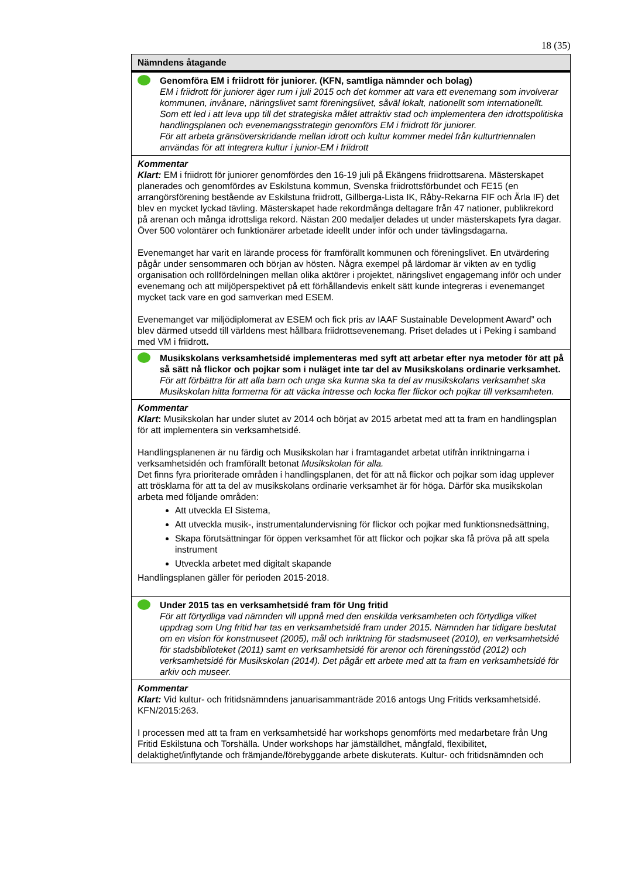18 (35)
| Nämndens åtagande |
| --- |
| Genomföra EM i friidrott för juniorer. (KFN, samtliga nämnder och bolag) EM i friidrott för juniorer äger rum i juli 2015 och det kommer att vara ett evenemang som involverar kommunen, invånare, näringslivet samt föreningslivet, såväl lokalt, nationellt som internationellt. Som ett led i att leva upp till det strategiska målet attraktiv stad och implementera den idrottspolitiska handlingsplanen och evenemangsstrategin genomförs EM i friidrott för juniorer. För att arbeta gränsöverskridande mellan idrott och kultur kommer medel från kulturtriennalen användas för att integrera kultur i junior-EM i friidrott |
| Kommentar Klart: EM i friidrott för juniorer genomfördes den 16-19 juli på Ekängens friidrottsarena. Mästerskapet planerades och genomfördes av Eskilstuna kommun, Svenska friidrottsförbundet och FE15 (en arrangörsförening bestående av Eskilstuna friidrott, Gillberga-Lista IK, Råby-Rekarna FIF och Ärla IF) det blev en mycket lyckad tävling. Mästerskapet hade rekordmånga deltagare från 47 nationer, publikrekord på arenan och många idrottsliga rekord. Nästan 200 medaljer delades ut under mästerskapets fyra dagar. Över 500 volontärer och funktionärer arbetade ideellt under inför och under tävlingsdagarna. Evenemanget har varit en lärande process för framförallt kommunen och föreningslivet. En utvärdering pågår under sensommaren och början av hösten. Några exempel på lärdomar är vikten av en tydlig organisation och rollfördelningen mellan olika aktörer i projektet, näringslivet engagemang inför och under evenemang och att miljöperspektivet på ett förhållandevis enkelt sätt kunde integreras i evenemanget mycket tack vare en god samverkan med ESEM. Evenemanget var miljödiplomerat av ESEM och fick pris av IAAF Sustainable Development Award” och blev därmed utsedd till världens mest hållbara friidrottsevenemang. Priset delades ut i Peking i samband med VM i friidrott . |
| Musikskolans verksamhetsidé implementeras med syft att arbetar efter nya metoder för att på så sätt nå flickor och pojkar som i nuläget inte tar del av Musikskolans ordinarie verksamhet. För att förbättra för att alla barn och unga ska kunna ska ta del av musikskolans verksamhet ska Musikskolan hitta formerna för att väcka intresse och locka fler flickor och pojkar till verksamheten. |
| Kommentar Klart : Musikskolan har under slutet av 2014 och börjat av 2015 arbetat med att ta fram en handlingsplan för att implementera sin verksamhetsidé. Handlingsplanenen är nu färdig och Musikskolan har i framtagandet arbetat utifrån inriktningarna i verksamhetsidén och framförallt betonat Musikskolan för alla. Det finns fyra prioriterade områden i handlingsplanen, det för att nå flickor och pojkar som idag upplever att trösklarna för att ta del av musikskolans ordinarie verksamhet är för höga. Därför ska musikskolan arbeta med följande områden: Att utveckla El Sistema, Att utveckla musik-, instrumentalundervisning för flickor och pojkar med funktionsnedsättning, Skapa förutsättningar för öppen verksamhet för att flickor och pojkar ska få pröva på att spela instrument Utveckla arbetet med digitalt skapande Handlingsplanen gäller för perioden 2015-2018. |
| Under 2015 tas en verksamhetsidé fram för Ung fritid För att förtydliga vad nämnden vill uppnå med den enskilda verksamheten och förtydliga vilket uppdrag som Ung fritid har tas en verksamhetsidé fram under 2015. Nämnden har tidigare beslutat om en vision för konstmuseet (2005), mål och inriktning för stadsmuseet (2010), en verksamhetsidé för stadsbiblioteket (2011) samt en verksamhetsidé för arenor och föreningsstöd (2012) och verksamhetsidé för Musikskolan (2014). Det pågår ett arbete med att ta fram en verksamhetsidé för arkiv och museer. |
| Kommentar Klart: Vid kultur- och fritidsnämndens januarisammanträde 2016 antogs Ung Fritids verksamhetsidé. KFN/2015:263. I processen med att ta fram en verksamhetsidé har workshops genomförts med medarbetare från Ung Fritid Eskilstuna och Torshälla. Under workshops har jämställdhet, mångfald, flexibilitet, delaktighet/inflytande och främjande/förebyggande arbete diskuterats. Kultur- och fritidsnämnden och |